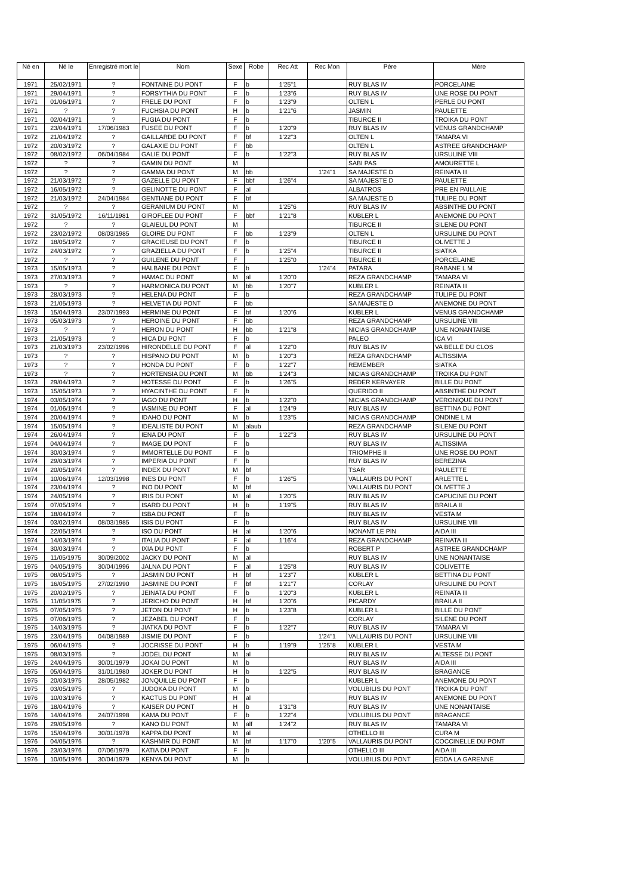| Né en | Né le | Enregistré mort le | Nom | Sexe | Robe | Rec Att | Rec Mon | Père | Mère |
| --- | --- | --- | --- | --- | --- | --- | --- | --- | --- |
| 1971 | 25/02/1971 | ? | FONTAINE DU PONT | F | b | 1'25"1 | | RUY BLAS IV | PORCELAINE |
| 1971 | 29/04/1971 | ? | FORSYTHIA DU PONT | F | b | 1'23"6 | | RUY BLAS IV | UNE ROSE DU PONT |
| 1971 | 01/06/1971 | ? | FRELE DU PONT | F | b | 1'23"9 | | OLTEN L | PERLE DU PONT |
| 1971 | ? | ? | FUCHSIA DU PONT | H | b | 1'21"6 | | JASMIN | PAULETTE |
| 1971 | 02/04/1971 | ? | FUGIA DU PONT | F | b | | | TIBURCE II | TROIKA DU PONT |
| 1971 | 23/04/1971 | 17/06/1983 | FUSEE DU PONT | F | b | 1'20"9 | | RUY BLAS IV | VENUS GRANDCHAMP |
| 1972 | 21/04/1972 | ? | GAILLARDE DU PONT | F | bf | 1'22"3 | | OLTEN L | TAMARA VI |
| 1972 | 20/03/1972 | ? | GALAXIE DU PONT | F | bb | | | OLTEN L | ASTREE GRANDCHAMP |
| 1972 | 08/02/1972 | 06/04/1984 | GALIE DU PONT | F | b | 1'22"3 | | RUY BLAS IV | URSULINE VIII |
| 1972 | ? | ? | GAMIN DU PONT | M | | | | SABI PAS | AMOURETTE L |
| 1972 | ? | ? | GAMMA DU PONT | M | bb | | 1'24"1 | SA MAJESTE D | REINATA III |
| 1972 | 21/03/1972 | ? | GAZELLE DU PONT | F | bbf | 1'26"4 | | SA MAJESTE D | PAULETTE |
| 1972 | 16/05/1972 | ? | GELINOTTE DU PONT | F | al | | | ALBATROS | PRE EN PAILLAIE |
| 1972 | 21/03/1972 | 24/04/1984 | GENTIANE DU PONT | F | bf | | | SA MAJESTE D | TULIPE DU PONT |
| 1972 | ? | ? | GERANIUM DU PONT | M | | 1'25"6 | | RUY BLAS IV | ABSINTHE DU PONT |
| 1972 | 31/05/1972 | 16/11/1981 | GIROFLEE DU PONT | F | bbf | 1'21"8 | | KUBLER L | ANEMONE DU PONT |
| 1972 | ? | ? | GLAIEUL DU PONT | M | | | | TIBURCE II | SILENE DU PONT |
| 1972 | 23/02/1972 | 08/03/1985 | GLOIRE DU PONT | F | bb | 1'23"9 | | OLTEN L | URSULINE DU PONT |
| 1972 | 18/05/1972 | ? | GRACIEUSE DU PONT | F | b | | | TIBURCE II | OLIVETTE J |
| 1972 | 24/03/1972 | ? | GRAZIELLA DU PONT | F | b | 1'25"4 | | TIBURCE II | SIATKA |
| 1972 | ? | ? | GUILENE DU PONT | F | | 1'25"0 | | TIBURCE II | PORCELAINE |
| 1973 | 15/05/1973 | ? | HALBANE DU PONT | F | b | | 1'24"4 | PATARA | RABANE L M |
| 1973 | 27/03/1973 | ? | HAMAC DU PONT | M | al | 1'20"0 | | REZA GRANDCHAMP | TAMARA VI |
| 1973 | ? | ? | HARMONICA DU PONT | M | bb | 1'20"7 | | KUBLER L | REINATA III |
| 1973 | 28/03/1973 | ? | HELENA DU PONT | F | b | | | REZA GRANDCHAMP | TULIPE DU PONT |
| 1973 | 21/05/1973 | ? | HELVETIA DU PONT | F | bb | | | SA MAJESTE D | ANEMONE DU PONT |
| 1973 | 15/04/1973 | 23/07/1993 | HERMINE DU PONT | F | bf | 1'20"6 | | KUBLER L | VENUS GRANDCHAMP |
| 1973 | 05/03/1973 | ? | HEROINE DU PONT | F | bb | | | REZA GRANDCHAMP | URSULINE VIII |
| 1973 | ? | ? | HERON DU PONT | H | bb | 1'21"8 | | NICIAS GRANDCHAMP | UNE NONANTAISE |
| 1973 | 21/05/1973 | ? | HICA DU PONT | F | b | | | PALEO | ICA VI |
| 1973 | 21/03/1973 | 23/02/1996 | HIRONDELLE DU PONT | F | al | 1'22"0 | | RUY BLAS IV | VA BELLE DU CLOS |
| 1973 | ? | ? | HISPANO DU PONT | M | b | 1'20"3 | | REZA GRANDCHAMP | ALTISSIMA |
| 1973 | ? | ? | HONDA DU PONT | F | b | 1'22"7 | | REMEMBER | SIATKA |
| 1973 | ? | ? | HORTENSIA DU PONT | M | bb | 1'24"3 | | NICIAS GRANDCHAMP | TROIKA DU PONT |
| 1973 | 29/04/1973 | ? | HOTESSE DU PONT | F | b | 1'26"5 | | REDER KERVAYER | BILLE DU PONT |
| 1973 | 15/05/1973 | ? | HYACINTHE DU PONT | F | b | | | QUERIDO II | ABSINTHE DU PONT |
| 1974 | 03/05/1974 | ? | IAGO DU PONT | H | b | 1'22"0 | | NICIAS GRANDCHAMP | VERONIQUE DU PONT |
| 1974 | 01/06/1974 | ? | IASMINE DU PONT | F | al | 1'24"9 | | RUY BLAS IV | BETTINA DU PONT |
| 1974 | 20/04/1974 | ? | IDAHO DU PONT | M | b | 1'23"5 | | NICIAS GRANDCHAMP | ONDINE L M |
| 1974 | 15/05/1974 | ? | IDEALISTE DU PONT | M | alaub | | | REZA GRANDCHAMP | SILENE DU PONT |
| 1974 | 26/04/1974 | ? | IENA DU PONT | F | b | 1'22"3 | | RUY BLAS IV | URSULINE DU PONT |
| 1974 | 04/04/1974 | ? | IMAGE DU PONT | F | b | | | RUY BLAS IV | ALTISSIMA |
| 1974 | 30/03/1974 | ? | IMMORTELLE DU PONT | F | b | | | TRIOMPHE II | UNE ROSE DU PONT |
| 1974 | 29/03/1974 | ? | IMPERIA DU PONT | F | b | | | RUY BLAS IV | BEREZINA |
| 1974 | 20/05/1974 | ? | INDEX DU PONT | M | bf | | | TSAR | PAULETTE |
| 1974 | 10/06/1974 | 12/03/1998 | INES DU PONT | F | b | 1'26"5 | | VALLAURIS DU PONT | ARLETTE L |
| 1974 | 23/04/1974 | ? | INO DU PONT | M | bf | | | VALLAURIS DU PONT | OLIVETTE J |
| 1974 | 24/05/1974 | ? | IRIS DU PONT | M | al | 1'20"5 | | RUY BLAS IV | CAPUCINE DU PONT |
| 1974 | 07/05/1974 | ? | ISARD DU PONT | H | b | 1'19"5 | | RUY BLAS IV | BRAILA II |
| 1974 | 18/04/1974 | ? | ISBA DU PONT | F | b | | | RUY BLAS IV | VESTA M |
| 1974 | 03/02/1974 | 08/03/1985 | ISIS DU PONT | F | b | | | RUY BLAS IV | URSULINE VIII |
| 1974 | 22/05/1974 | ? | ISO DU PONT | H | al | 1'20"6 | | NONANT LE PIN | AIDA III |
| 1974 | 14/03/1974 | ? | ITALIA DU PONT | F | al | 1'16"4 | | REZA GRANDCHAMP | REINATA III |
| 1974 | 30/03/1974 | ? | IXIA DU PONT | F | b | | | ROBERT P | ASTREE GRANDCHAMP |
| 1975 | 11/05/1975 | 30/09/2002 | JACKY DU PONT | M | al | | | RUY BLAS IV | UNE NONANTAISE |
| 1975 | 04/05/1975 | 30/04/1996 | JALNA DU PONT | F | al | 1'25"8 | | RUY BLAS IV | COLIVETTE |
| 1975 | 08/05/1975 | ? | JASMIN DU PONT | H | bf | 1'23"7 | | KUBLER L | BETTINA DU PONT |
| 1975 | 16/05/1975 | 27/02/1990 | JASMINE DU PONT | F | bf | 1'21"7 | | CORLAY | URSULINE DU PONT |
| 1975 | 20/02/1975 | ? | JEINATA DU PONT | F | b | 1'20"3 | | KUBLER L | REINATA III |
| 1975 | 11/05/1975 | ? | JERICHO DU PONT | H | bf | 1'20"6 | | PICARDY | BRAILA II |
| 1975 | 07/05/1975 | ? | JETON DU PONT | H | b | 1'23"8 | | KUBLER L | BILLE DU PONT |
| 1975 | 07/06/1975 | ? | JEZABEL DU PONT | F | b | | | CORLAY | SILENE DU PONT |
| 1975 | 14/03/1975 | ? | JIATKA DU PONT | F | b | 1'22"7 | | RUY BLAS IV | TAMARA VI |
| 1975 | 23/04/1975 | 04/08/1989 | JISMIE DU PONT | F | b | | 1'24"1 | VALLAURIS DU PONT | URSULINE VIII |
| 1975 | 06/04/1975 | ? | JOCRISSE DU PONT | H | b | 1'19"9 | 1'25"8 | KUBLER L | VESTA M |
| 1975 | 08/03/1975 | ? | JODEL DU PONT | M | al | | | RUY BLAS IV | ALTESSE DU PONT |
| 1975 | 24/04/1975 | 30/01/1979 | JOKAI DU PONT | M | b | | | RUY BLAS IV | AIDA III |
| 1975 | 05/04/1975 | 31/01/1980 | JOKER DU PONT | H | b | 1'22"5 | | RUY BLAS IV | BRAGANCE |
| 1975 | 20/03/1975 | 28/05/1982 | JONQUILLE DU PONT | F | b | | | KUBLER L | ANEMONE DU PONT |
| 1975 | 03/05/1975 | ? | JUDOKA DU PONT | M | b | | | VOLUBILIS DU PONT | TROIKA DU PONT |
| 1976 | 10/03/1976 | ? | KACTUS DU PONT | H | al | | | RUY BLAS IV | ANEMONE DU PONT |
| 1976 | 18/04/1976 | ? | KAISER DU PONT | H | b | 1'31"8 | | RUY BLAS IV | UNE NONANTAISE |
| 1976 | 14/04/1976 | 24/07/1998 | KAMA DU PONT | F | b | 1'22"4 | | VOLUBILIS DU PONT | BRAGANCE |
| 1976 | 29/05/1976 | ? | KANO DU PONT | M | alf | 1'24"2 | | RUY BLAS IV | TAMARA VI |
| 1976 | 15/04/1976 | 30/01/1978 | KAPPA DU PONT | M | al | | | OTHELLO III | CURA M |
| 1976 | 04/05/1976 | ? | KASHMIR DU PONT | M | bf | 1'17"0 | 1'20"5 | VALLAURIS DU PONT | COCCINELLE DU PONT |
| 1976 | 23/03/1976 | 07/06/1979 | KATIA DU PONT | F | b | | | OTHELLO III | AIDA III |
| 1976 | 10/05/1976 | 30/04/1979 | KENYA DU PONT | M | b | | | VOLUBILIS DU PONT | EDDA LA GARENNE |